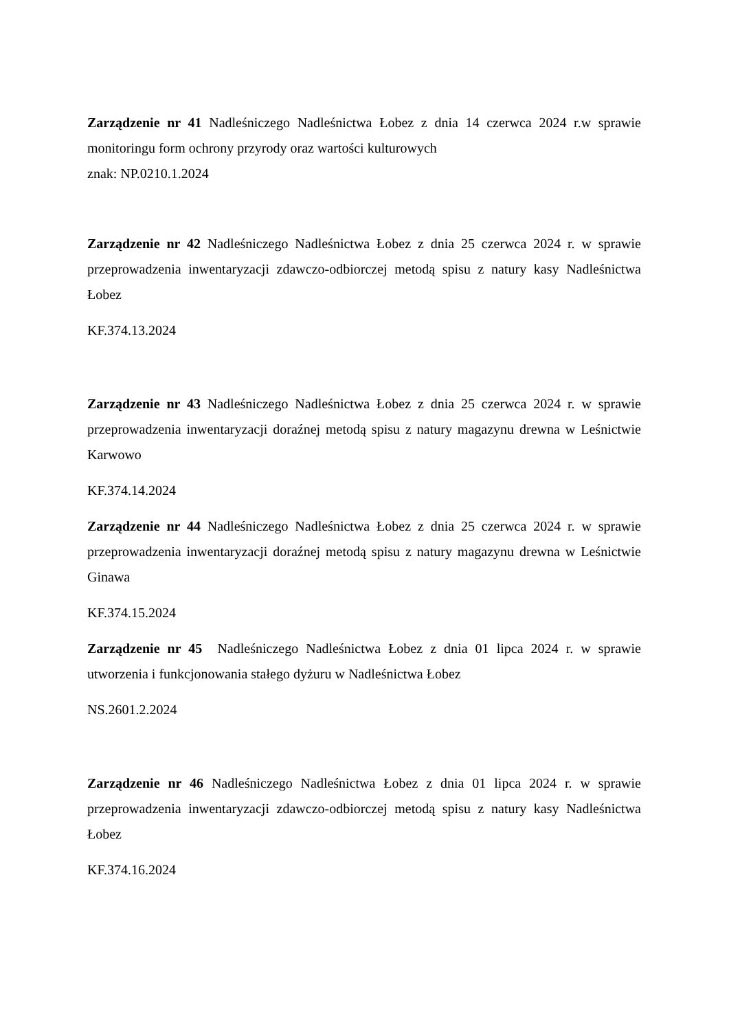Zarządzenie nr 41 Nadleśniczego Nadleśnictwa Łobez z dnia 14 czerwca 2024 r.w sprawie monitoringu form ochrony przyrody oraz wartości kulturowych
znak: NP.0210.1.2024
Zarządzenie nr 42 Nadleśniczego Nadleśnictwa Łobez z dnia 25 czerwca 2024 r. w sprawie przeprowadzenia inwentaryzacji zdawczo-odbiorczej metodą spisu z natury kasy Nadleśnictwa Łobez
KF.374.13.2024
Zarządzenie nr 43 Nadleśniczego Nadleśnictwa Łobez z dnia 25 czerwca 2024 r. w sprawie przeprowadzenia inwentaryzacji doraźnej metodą spisu z natury magazynu drewna w Leśnictwie Karwowo
KF.374.14.2024
Zarządzenie nr 44 Nadleśniczego Nadleśnictwa Łobez z dnia 25 czerwca 2024 r. w sprawie przeprowadzenia inwentaryzacji doraźnej metodą spisu z natury magazynu drewna w Leśnictwie Ginawa
KF.374.15.2024
Zarządzenie nr 45 Nadleśniczego Nadleśnictwa Łobez z dnia 01 lipca 2024 r. w sprawie utworzenia i funkcjonowania stałego dyżuru w Nadleśnictwa Łobez
NS.2601.2.2024
Zarządzenie nr 46 Nadleśniczego Nadleśnictwa Łobez z dnia 01 lipca 2024 r. w sprawie przeprowadzenia inwentaryzacji zdawczo-odbiorczej metodą spisu z natury kasy Nadleśnictwa Łobez
KF.374.16.2024